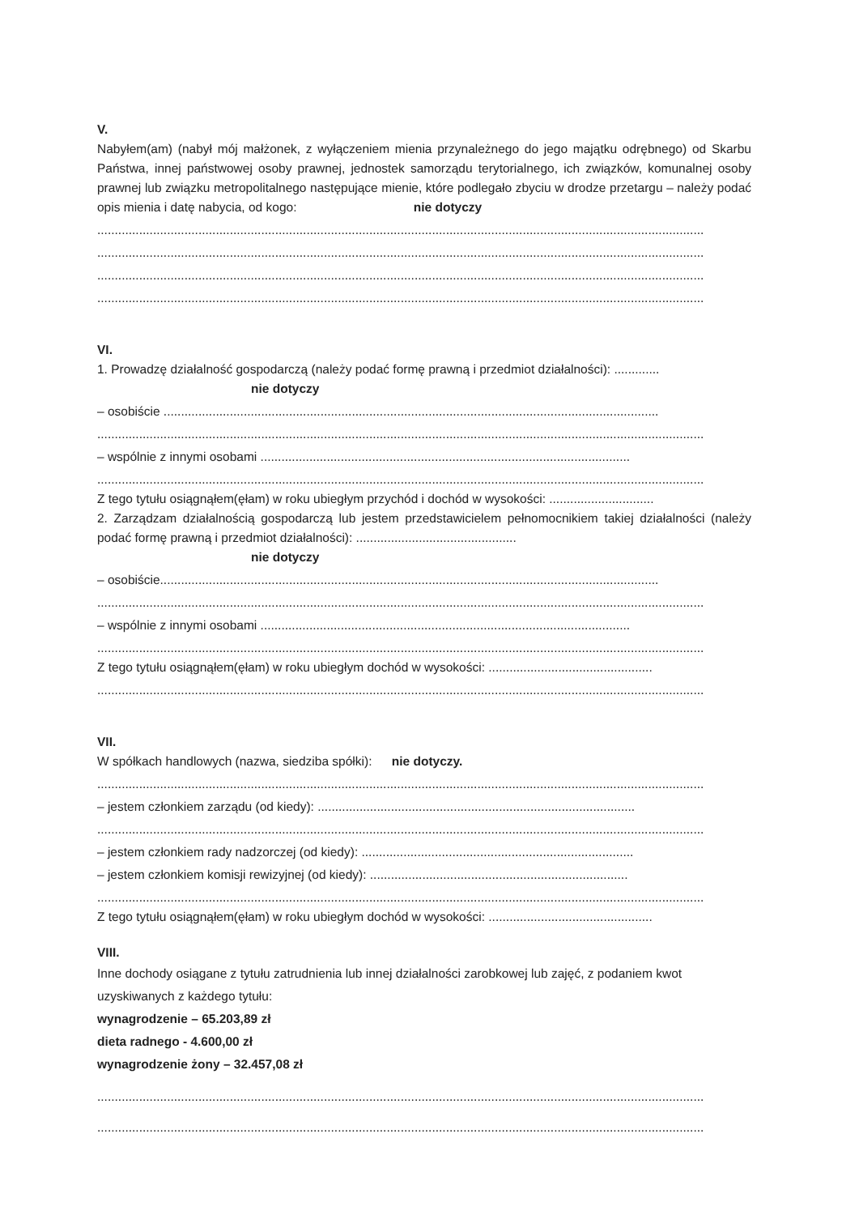V.
Nabyłem(am) (nabył mój małżonek, z wyłączeniem mienia przynależnego do jego majątku odrębnego) od Skarbu Państwa, innej państwowej osoby prawnej, jednostek samorządu terytorialnego, ich związków, komunalnej osoby prawnej lub związku metropolitalnego następujące mienie, które podlegało zbyciu w drodze przetargu – należy podać opis mienia i datę nabycia, od kogo: nie dotyczy
..............................................................................................................................................................................
..............................................................................................................................................................................
..............................................................................................................................................................................
..............................................................................................................................................................................
VI.
1. Prowadzę działalność gospodarczą (należy podać formę prawną i przedmiot działalności): .............
nie dotyczy
– osobiście ..............................................................................................................................................
..............................................................................................................................................................................
– wspólnie z innymi osobami ..........................................................................................................
..............................................................................................................................................................................
Z tego tytułu osiągnąłem(ęłam) w roku ubiegłym przychód i dochód w wysokości: ..............................
2. Zarządzam działalnością gospodarczą lub jestem przedstawicielem pełnomocnikiem takiej działalności (należy podać formę prawną i przedmiot działalności): ..............................................
nie dotyczy
– osobiście...............................................................................................................................................
..............................................................................................................................................................................
– wspólnie z innymi osobami ..........................................................................................................
..............................................................................................................................................................................
Z tego tytułu osiągnąłem(ęłam) w roku ubiegłym dochód w wysokości: ...............................................
..............................................................................................................................................................................
VII.
W spółkach handlowych (nazwa, siedziba spółki): nie dotyczy.
..............................................................................................................................................................................
– jestem członkiem zarządu (od kiedy): ...........................................................................................
..............................................................................................................................................................................
– jestem członkiem rady nadzorczej (od kiedy): ..............................................................................
– jestem członkiem komisji rewizyjnej (od kiedy): ..........................................................................
..............................................................................................................................................................................
Z tego tytułu osiągnąłem(ęłam) w roku ubiegłym dochód w wysokości: ...............................................
VIII.
Inne dochody osiągane z tytułu zatrudnienia lub innej działalności zarobkowej lub zajęć, z podaniem kwot uzyskiwanych z każdego tytułu:
wynagrodzenie – 65.203,89 zł
dieta radnego - 4.600,00 zł
wynagrodzenie żony – 32.457,08 zł
..............................................................................................................................................................................
..............................................................................................................................................................................